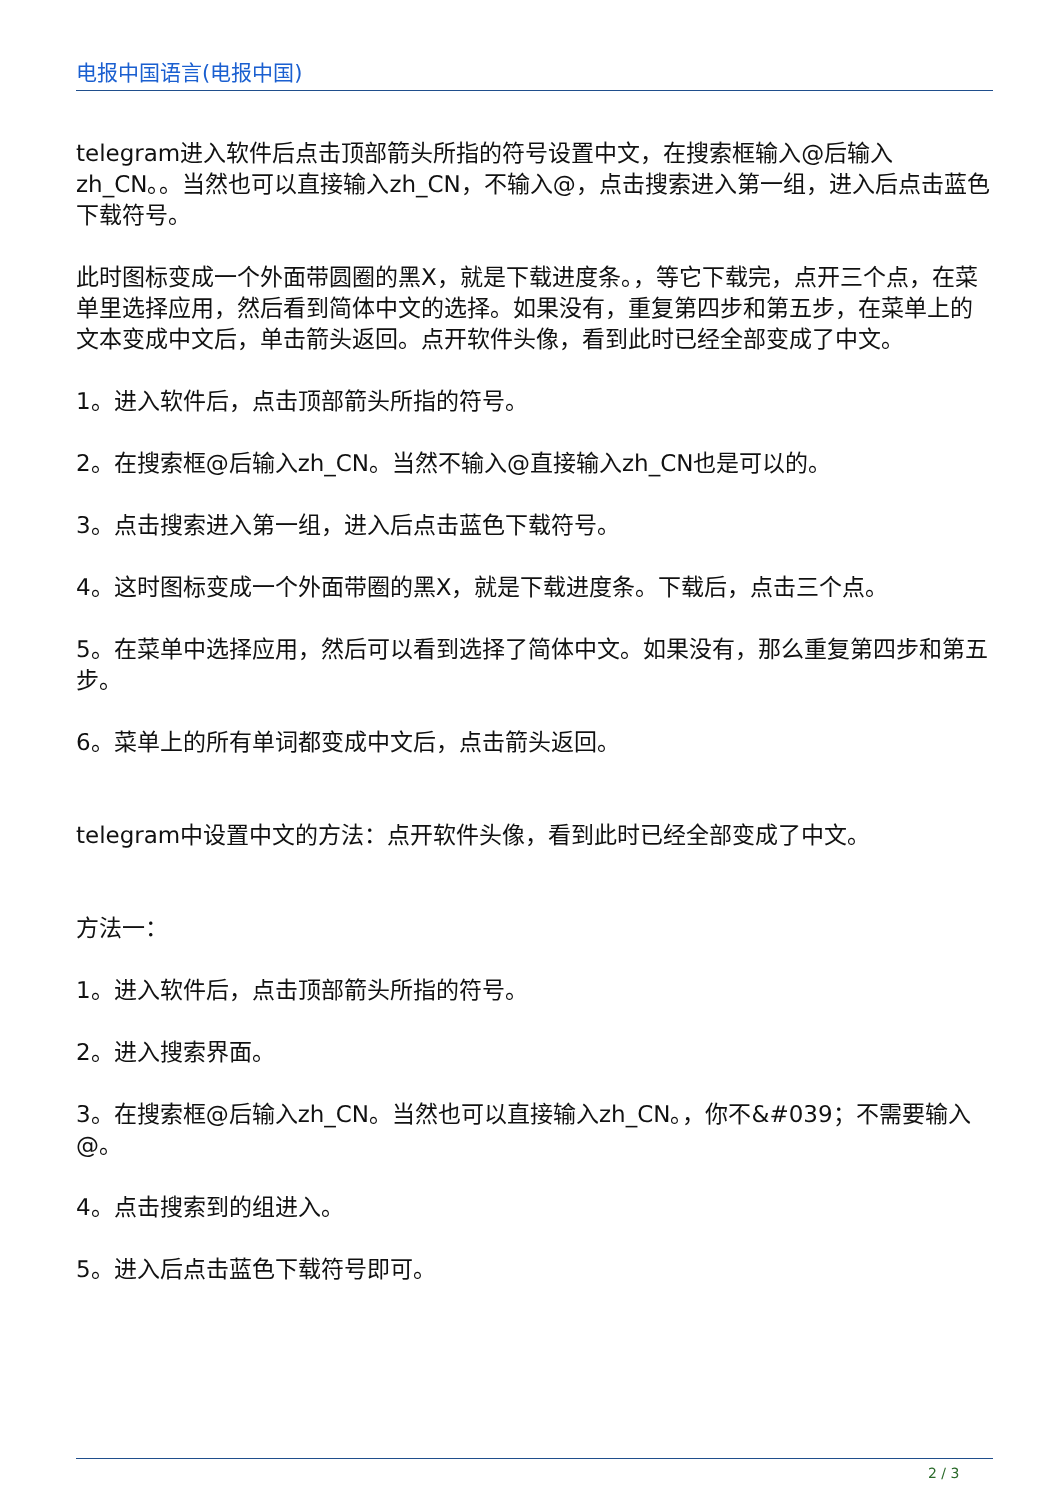电报中国语言(电报中国)
telegram进入软件后点击顶部箭头所指的符号设置中文，在搜索框输入@后输入zh_CN。。当然也可以直接输入zh_CN，不输入@，点击搜索进入第一组，进入后点击蓝色下载符号。
此时图标变成一个外面带圆圈的黑X，就是下载进度条。，等它下载完，点开三个点，在菜单里选择应用，然后看到简体中文的选择。如果没有，重复第四步和第五步，在菜单上的文本变成中文后，单击箭头返回。点开软件头像，看到此时已经全部变成了中文。
1。进入软件后，点击顶部箭头所指的符号。
2。在搜索框@后输入zh_CN。当然不输入@直接输入zh_CN也是可以的。
3。点击搜索进入第一组，进入后点击蓝色下载符号。
4。这时图标变成一个外面带圈的黑X，就是下载进度条。下载后，点击三个点。
5。在菜单中选择应用，然后可以看到选择了简体中文。如果没有，那么重复第四步和第五步。
6。菜单上的所有单词都变成中文后，点击箭头返回。
telegram中设置中文的方法：点开软件头像，看到此时已经全部变成了中文。
方法一：
1。进入软件后，点击顶部箭头所指的符号。
2。进入搜索界面。
3。在搜索框@后输入zh_CN。当然也可以直接输入zh_CN。，你不&#039；不需要输入@。
4。点击搜索到的组进入。
5。进入后点击蓝色下载符号即可。
2 / 3